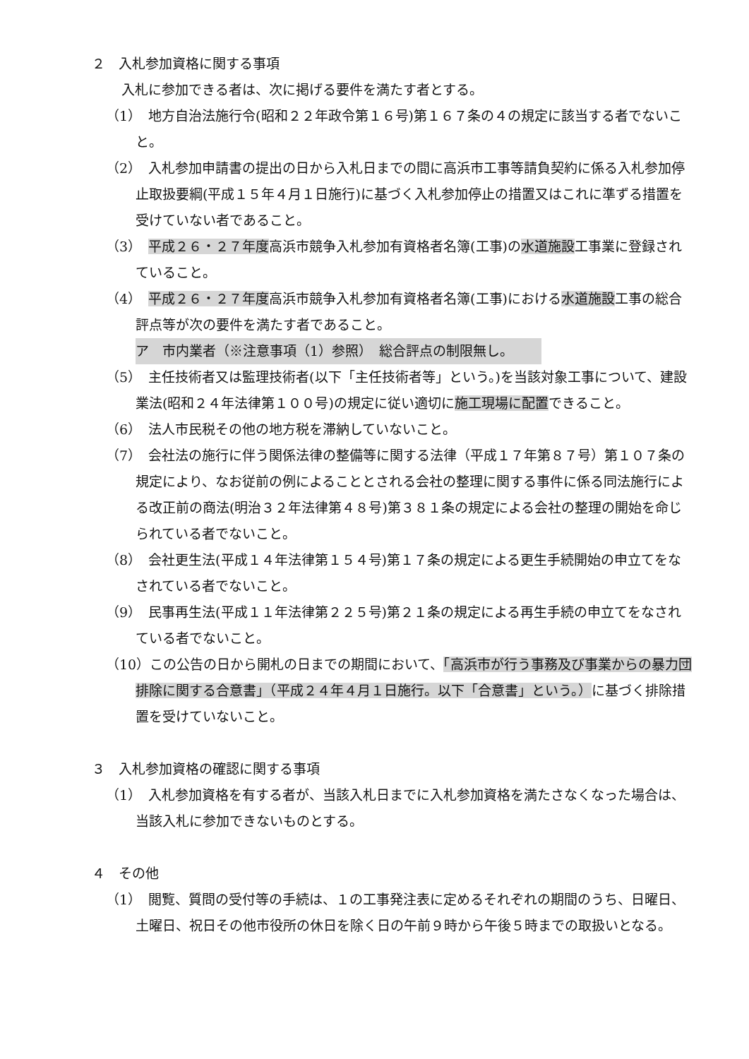２　入札参加資格に関する事項
入札に参加できる者は、次に掲げる要件を満たす者とする。
（1）　地方自治法施行令(昭和２２年政令第１６号)第１６７条の４の規定に該当する者でないこと。
（2）　入札参加申請書の提出の日から入札日までの間に高浜市工事等請負契約に係る入札参加停止取扱要綱(平成１５年４月１日施行)に基づく入札参加停止の措置又はこれに準ずる措置を受けていない者であること。
（3）　平成２６・２７年度高浜市競争入札参加有資格者名簿(工事)の水道施設工事業に登録されていること。
（4）　平成２６・２７年度高浜市競争入札参加有資格者名簿(工事)における水道施設工事の総合評点等が次の要件を満たす者であること。
ア　市内業者（※注意事項（1）参照）　総合評点の制限無し。
（5）　主任技術者又は監理技術者(以下「主任技術者等」という。)を当該対象工事について、建設業法(昭和２４年法律第１００号)の規定に従い適切に施工現場に配置できること。
（6）　法人市民税その他の地方税を滞納していないこと。
（7）　会社法の施行に伴う関係法律の整備等に関する法律（平成１７年第８７号）第１０７条の規定により、なお従前の例によることとされる会社の整理に関する事件に係る同法施行による改正前の商法(明治３２年法律第４８号)第３８１条の規定による会社の整理の開始を命じられている者でないこと。
（8）　会社更生法(平成１４年法律第１５４号)第１７条の規定による更生手続開始の申立てをなされている者でないこと。
（9）　民事再生法(平成１１年法律第２２５号)第２１条の規定による再生手続の申立てをなされている者でないこと。
（10）この公告の日から開札の日までの期間において、「高浜市が行う事務及び事業からの暴力団排除に関する合意書」（平成２４年４月１日施行。以下「合意書」という。）に基づく排除措置を受けていないこと。
３　入札参加資格の確認に関する事項
（1）　入札参加資格を有する者が、当該入札日までに入札参加資格を満たさなくなった場合は、当該入札に参加できないものとする。
４　その他
（1）　閲覧、質問の受付等の手続は、１の工事発注表に定めるそれぞれの期間のうち、日曜日、土曜日、祝日その他市役所の休日を除く日の午前９時から午後５時までの取扱いとなる。